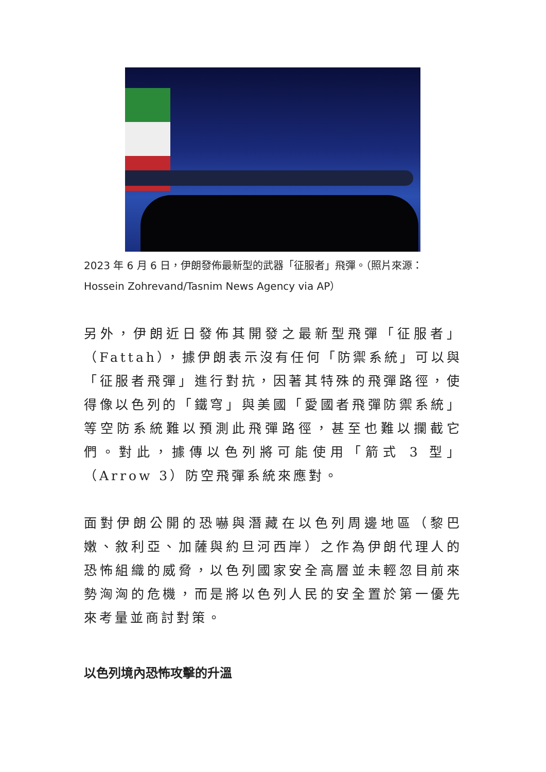2023 年 6 月 6 日，伊朗發佈最新型的武器「征服者」飛彈。（照片來源：Hossein Zohrevand/Tasnim News Agency via AP）
另外，伊朗近日發佈其開發之最新型飛彈「征服者」（Fattah），據伊朗表示沒有任何「防禦系統」可以與「征服者飛彈」進行對抗，因著其特殊的飛彈路徑，使得像以色列的「鐵穹」與美國「愛國者飛彈防禦系統」等空防系統難以預測此飛彈路徑，甚至也難以攔截它們。對此，據傳以色列將可能使用「箭式 3 型」（Arrow 3）防空飛彈系統來應對。
面對伊朗公開的恐嚇與潛藏在以色列周邊地區（黎巴嫩、敘利亞、加薩與約旦河西岸）之作為伊朗代理人的恐怖組織的威脅，以色列國家安全高層並未輕忽目前來勢洶洶的危機，而是將以色列人民的安全置於第一優先來考量並商討對策。
以色列境內恐怖攻擊的升溫